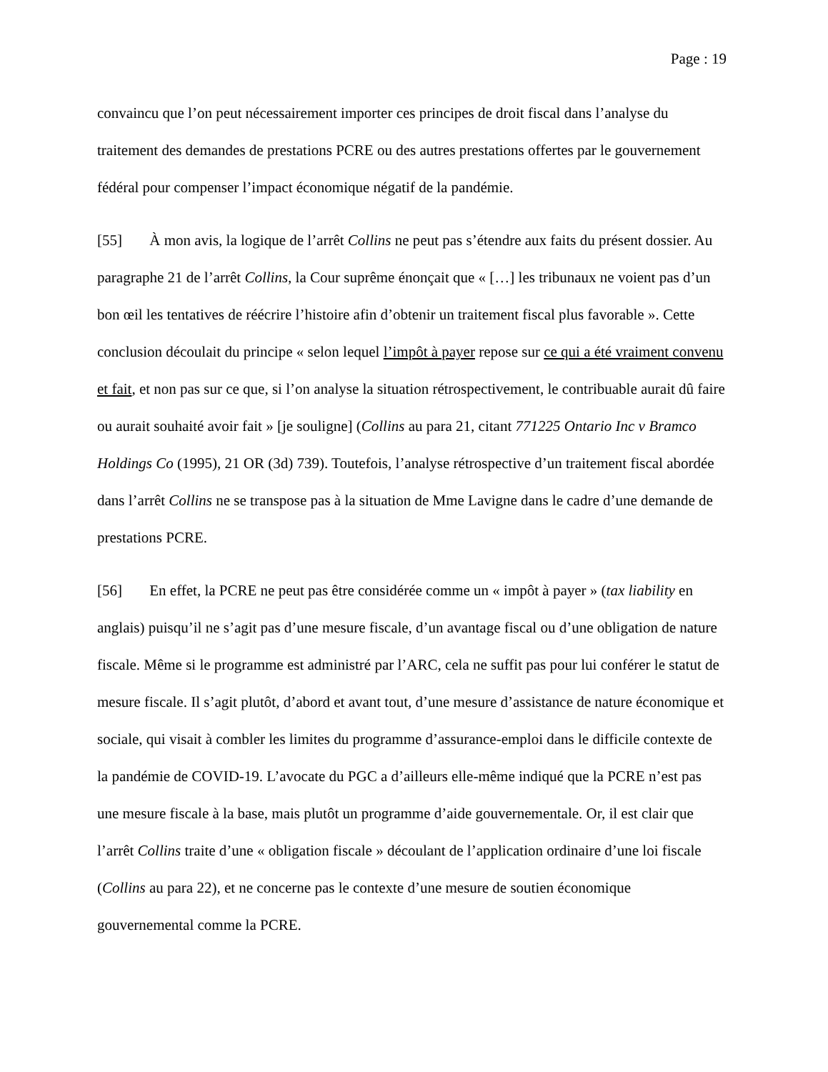Page : 19
convaincu que l’on peut nécessairement importer ces principes de droit fiscal dans l’analyse du traitement des demandes de prestations PCRE ou des autres prestations offertes par le gouvernement fédéral pour compenser l’impact économique négatif de la pandémie.
[55] À mon avis, la logique de l’arrêt Collins ne peut pas s’étendre aux faits du présent dossier. Au paragraphe 21 de l’arrêt Collins, la Cour suprême énonçait que « […] les tribunaux ne voient pas d’un bon œil les tentatives de réécrire l’histoire afin d’obtenir un traitement fiscal plus favorable ». Cette conclusion découlait du principe « selon lequel l’impôt à payer repose sur ce qui a été vraiment convenu et fait, et non pas sur ce que, si l’on analyse la situation rétrospectivement, le contribuable aurait dû faire ou aurait souhaité avoir fait » [je souligne] (Collins au para 21, citant 771225 Ontario Inc v Bramco Holdings Co (1995), 21 OR (3d) 739). Toutefois, l’analyse rétrospective d’un traitement fiscal abordée dans l’arrêt Collins ne se transpose pas à la situation de Mme Lavigne dans le cadre d’une demande de prestations PCRE.
[56] En effet, la PCRE ne peut pas être considérée comme un « impôt à payer » (tax liability en anglais) puisqu’il ne s’agit pas d’une mesure fiscale, d’un avantage fiscal ou d’une obligation de nature fiscale. Même si le programme est administré par l’ARC, cela ne suffit pas pour lui conférer le statut de mesure fiscale. Il s’agit plutôt, d’abord et avant tout, d’une mesure d’assistance de nature économique et sociale, qui visait à combler les limites du programme d’assurance-emploi dans le difficile contexte de la pandémie de COVID-19. L’avocate du PGC a d’ailleurs elle-même indiqué que la PCRE n’est pas une mesure fiscale à la base, mais plutôt un programme d’aide gouvernementale. Or, il est clair que l’arrêt Collins traite d’une « obligation fiscale » découlant de l’application ordinaire d’une loi fiscale (Collins au para 22), et ne concerne pas le contexte d’une mesure de soutien économique gouvernemental comme la PCRE.